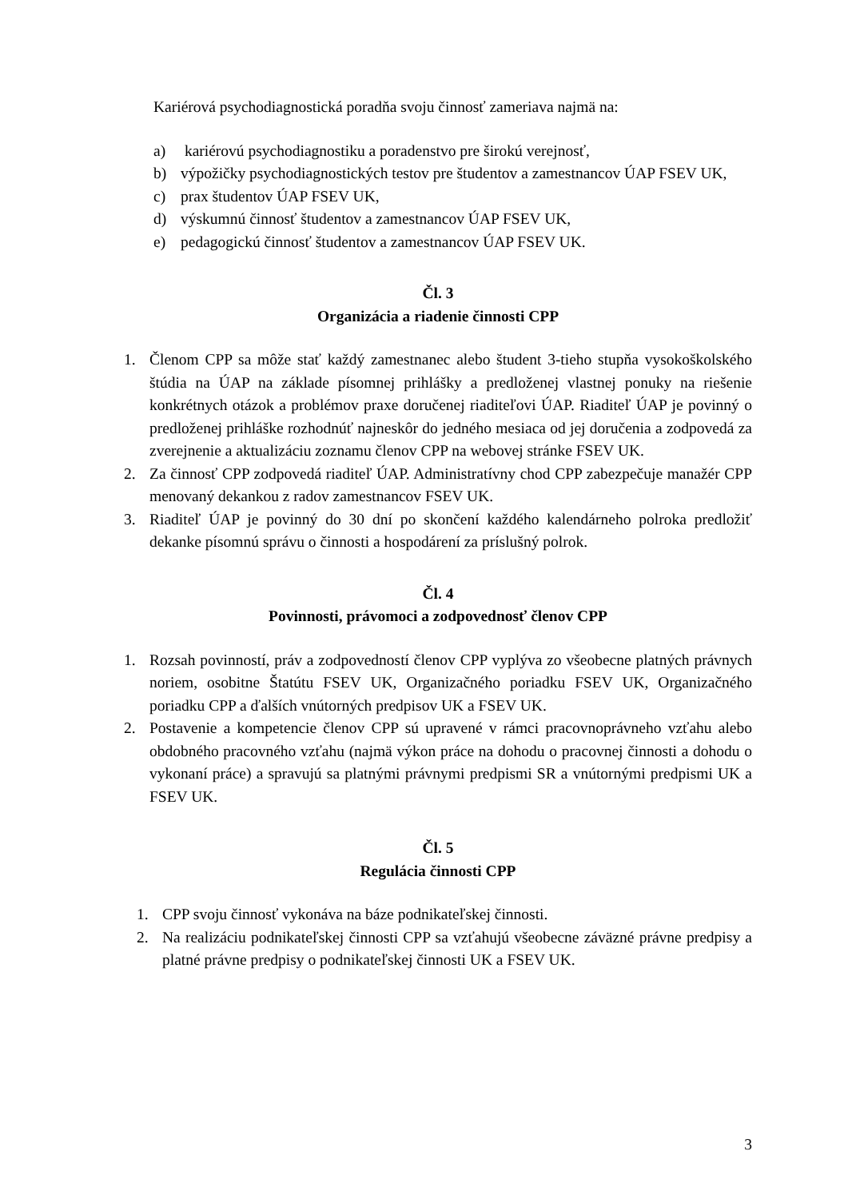Kariérová psychodiagnostická poradňa svoju činnosť zameriava najmä na:
a) kariérovú psychodiagnostiku a poradenstvo pre širokú verejnosť,
b) výpožičky psychodiagnostických testov pre študentov a zamestnancov ÚAP FSEV UK,
c) prax študentov ÚAP FSEV UK,
d) výskumnú činnosť študentov a zamestnancov ÚAP FSEV UK,
e) pedagogickú činnosť študentov a zamestnancov ÚAP FSEV UK.
Čl. 3
Organizácia a riadenie činnosti CPP
1. Členom CPP sa môže stať každý zamestnanec alebo študent 3-tieho stupňa vysokoškolského štúdia na ÚAP na základe písomnej prihlášky a predloženej vlastnej ponuky na riešenie konkrétnych otázok a problémov praxe doručenej riaditeľovi ÚAP. Riaditeľ ÚAP je povinný o predloženej prihláške rozhodnúť najneskôr do jedného mesiaca od jej doručenia a zodpovedá za zverejnenie a aktualizáciu zoznamu členov CPP na webovej stránke FSEV UK.
2. Za činnosť CPP zodpovedá riaditeľ ÚAP. Administratívny chod CPP zabezpečuje manažér CPP menovaný dekankou z radov zamestnancov FSEV UK.
3. Riaditeľ ÚAP je povinný do 30 dní po skončení každého kalendárneho polroka predložiť dekanke písomnú správu o činnosti a hospodárení za príslušný polrok.
Čl. 4
Povinnosti, právomoci a zodpovednosť členov CPP
1. Rozsah povinností, práv a zodpovedností členov CPP vyplýva zo všeobecne platných právnych noriem, osobitne Štatútu FSEV UK, Organizačného poriadku FSEV UK, Organizačného poriadku CPP a ďalších vnútorných predpisov UK a FSEV UK.
2. Postavenie a kompetencie členov CPP sú upravené v rámci pracovnoprávneho vzťahu alebo obdobného pracovného vzťahu (najmä výkon práce na dohodu o pracovnej činnosti a dohodu o vykonaní práce) a spravujú sa platnými právnymi predpismi SR a vnútornými predpismi UK a FSEV UK.
Čl. 5
Regulácia činnosti CPP
1. CPP svoju činnosť vykonáva na báze podnikateľskej činnosti.
2. Na realizáciu podnikateľskej činnosti CPP sa vzťahujú všeobecne záväzné právne predpisy a platné právne predpisy o podnikateľskej činnosti UK a FSEV UK.
3